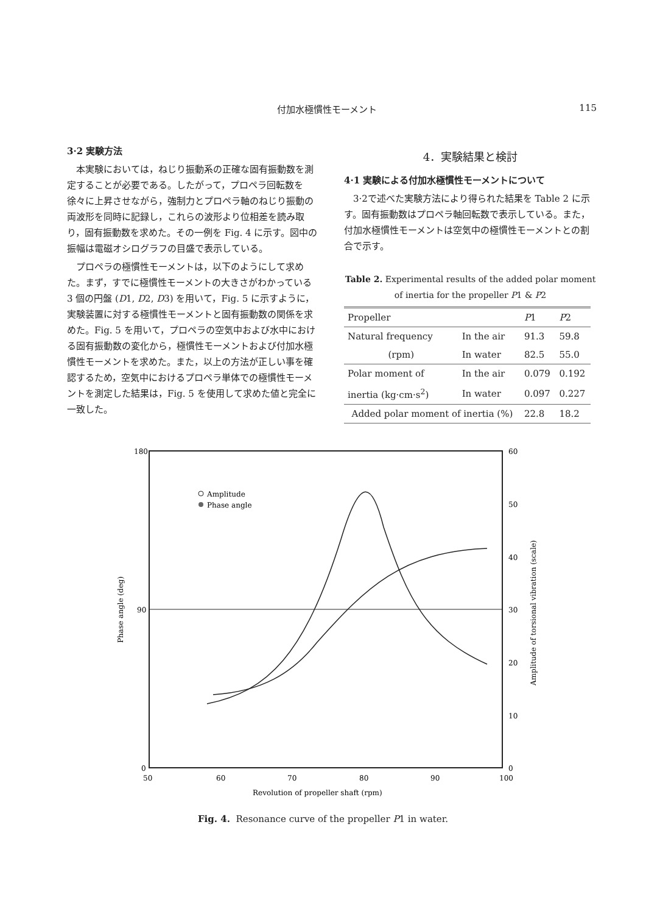付加水極慣性モーメント 115
3·2 実験方法
本実験においては，ねじり振動系の正確な固有振動数を測定することが必要である。したがって，プロペラ回転数を徐々に上昇させながら，強制力とプロペラ軸のねじり振動の両波形を同時に記録し，これらの波形より位相差を読み取り，固有振動数を求めた。その一例を Fig. 4 に示す。図中の振幅は電磁オシログラフの目盛で表示している。
プロペラの極慣性モーメントは，以下のようにして求めた。まず，すでに極慣性モーメントの大きさがわかっている 3 個の円盤 (D1, D2, D3) を用いて，Fig. 5 に示すように，実験装置に対する極慣性モーメントと固有振動数の関係を求めた。Fig. 5 を用いて，プロペラの空気中および水中における固有振動数の変化から，極慣性モーメントおよび付加水極慣性モーメントを求めた。また，以上の方法が正しい事を確認するため，空気中におけるプロペラ単体での極慣性モーメントを測定した結果は，Fig. 5 を使用して求めた値と完全に一致した。
4．実験結果と検討
4·1 実験による付加水極慣性モーメントについて
3·2で述べた実験方法により得られた結果を Table 2 に示す。固有振動数はプロペラ軸回転数で表示している。また，付加水極慣性モーメントは空気中の極慣性モーメントとの割合で示す。
Table 2. Experimental results of the added polar moment of inertia for the propeller P1 & P2
| Propeller | | P 1 | P 2 |
| --- | --- | --- | --- |
| Natural frequency | In the air | 91.3 | 59.8 |
| (rpm) | In water | 82.5 | 55.0 |
| Polar moment of | In the air | 0.079 | 0.192 |
| inertia (kg·cm·s<sup>2</sup>) | In water | 0.097 | 0.227 |
| Added polar moment of inertia (%) | | 22.8 | 18.2 |
180
90
0
60
50
40
30
20
10
0
50
60
70
80
90
100
Revolution of propeller shaft (rpm)
Phase angle (deg)
Amplitude of torsional vibration (scale)
Amplitude
Phase angle
Fig. 4. Resonance curve of the propeller P1 in water.